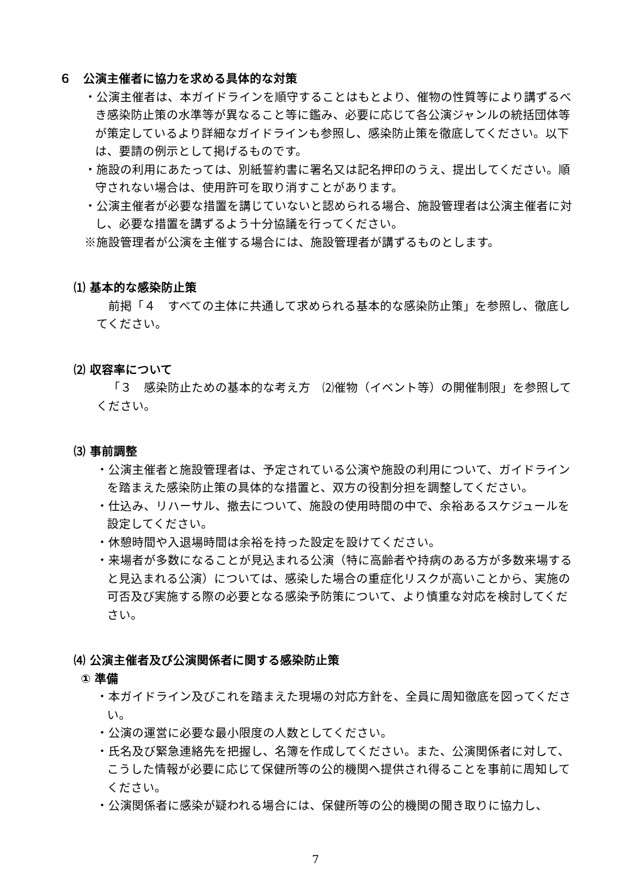６　公演主催者に協力を求める具体的な対策
・公演主催者は、本ガイドラインを順守することはもとより、催物の性質等により講ずるべき感染防止策の水準等が異なること等に鑑み、必要に応じて各公演ジャンルの統括団体等が策定しているより詳細なガイドラインも参照し、感染防止策を徹底してください。以下は、要請の例示として掲げるものです。
・施設の利用にあたっては、別紙誓約書に署名又は記名押印のうえ、提出してください。順守されない場合は、使用許可を取り消すことがあります。
・公演主催者が必要な措置を講じていないと認められる場合、施設管理者は公演主催者に対し、必要な措置を講ずるよう十分協議を行ってください。
※施設管理者が公演を主催する場合には、施設管理者が講ずるものとします。
⑴ 基本的な感染防止策
前掲「４　すべての主体に共通して求められる基本的な感染防止策」を参照し、徹底してください。
⑵ 収容率について
「３　感染防止ための基本的な考え方　⑵催物（イベント等）の開催制限」を参照してください。
⑶ 事前調整
・公演主催者と施設管理者は、予定されている公演や施設の利用について、ガイドラインを踏まえた感染防止策の具体的な措置と、双方の役割分担を調整してください。
・仕込み、リハーサル、撤去について、施設の使用時間の中で、余裕あるスケジュールを設定してください。
・休憩時間や入退場時間は余裕を持った設定を設けてください。
・来場者が多数になることが見込まれる公演（特に高齢者や持病のある方が多数来場すると見込まれる公演）については、感染した場合の重症化リスクが高いことから、実施の可否及び実施する際の必要となる感染予防策について、より慎重な対応を検討してください。
⑷ 公演主催者及び公演関係者に関する感染防止策
① 準備
・本ガイドライン及びこれを踏まえた現場の対応方針を、全員に周知徹底を図ってください。
・公演の運営に必要な最小限度の人数としてください。
・氏名及び緊急連絡先を把握し、名簿を作成してください。また、公演関係者に対して、こうした情報が必要に応じて保健所等の公的機関へ提供され得ることを事前に周知してください。
・公演関係者に感染が疑われる場合には、保健所等の公的機関の聞き取りに協力し、
7